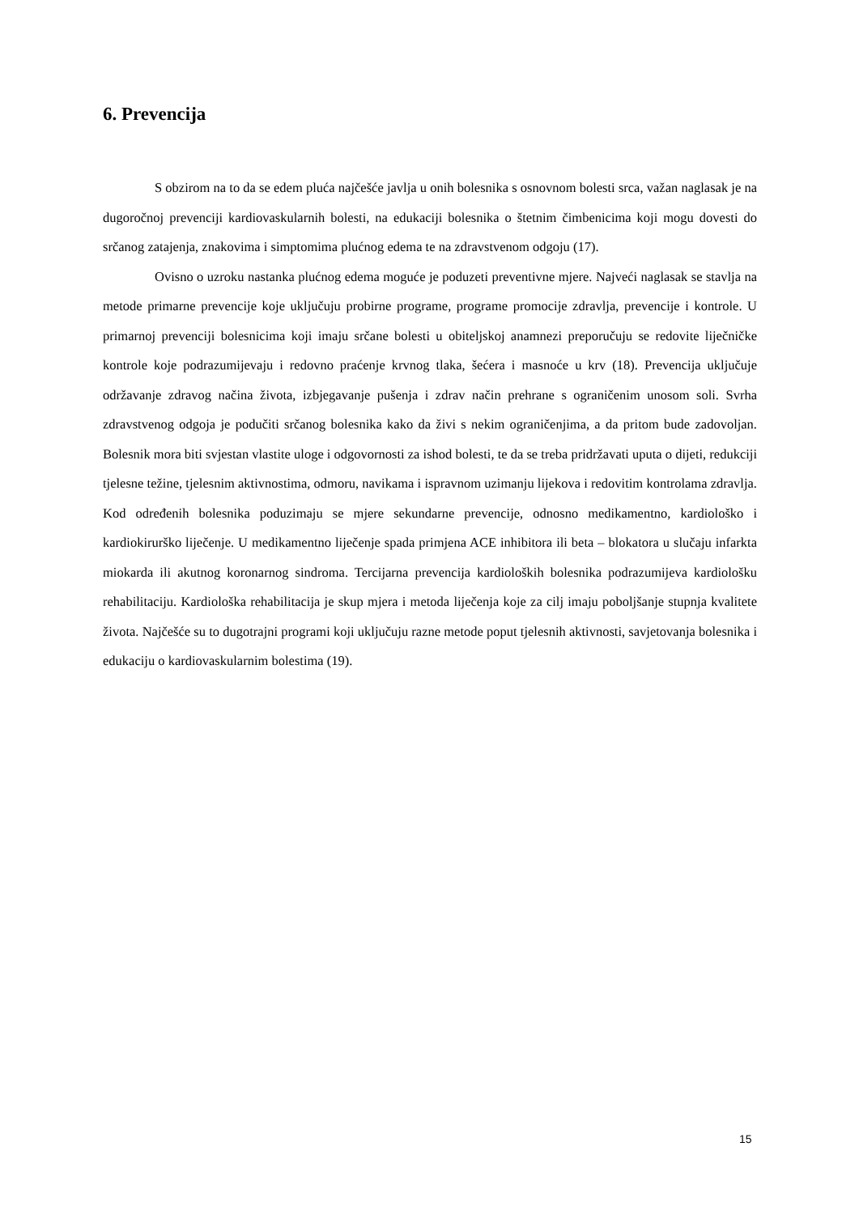6. Prevencija
S obzirom na to da se edem pluća najčešće javlja u onih bolesnika s osnovnom bolesti srca, važan naglasak je na dugoročnoj prevenciji kardiovaskularnih bolesti, na edukaciji bolesnika o štetnim čimbenicima koji mogu dovesti do srčanog zatajenja, znakovima i simptomima plućnog edema te na zdravstvenom odgoju (17).
Ovisno o uzroku nastanka plućnog edema moguće je poduzeti preventivne mjere. Najveći naglasak se stavlja na metode primarne prevencije koje uključuju probirne programe, programe promocije zdravlja, prevencije i kontrole. U primarnoj prevenciji bolesnicima koji imaju srčane bolesti u obiteljskoj anamnezi preporučuju se redovite liječničke kontrole koje podrazumijevaju i redovno praćenje krvnog tlaka, šećera i masnoće u krv (18). Prevencija uključuje održavanje zdravog načina života, izbjegavanje pušenja i zdrav način prehrane s ograničenim unosom soli. Svrha zdravstvenog odgoja je podučiti srčanog bolesnika kako da živi s nekim ograničenjima, a da pritom bude zadovoljan. Bolesnik mora biti svjestan vlastite uloge i odgovornosti za ishod bolesti, te da se treba pridržavati uputa o dijeti, redukciji tjelesne težine, tjelesnim aktivnostima, odmoru, navikama i ispravnom uzimanju lijekova i redovitim kontrolama zdravlja. Kod određenih bolesnika poduzimaju se mjere sekundarne prevencije, odnosno medikamentno, kardiološko i kardiokirurško liječenje. U medikamentno liječenje spada primjena ACE inhibitora ili beta – blokatora u slučaju infarkta miokarda ili akutnog koronarnog sindroma. Tercijarna prevencija kardioloških bolesnika podrazumijeva kardiološku rehabilitaciju. Kardiološka rehabilitacija je skup mjera i metoda liječenja koje za cilj imaju poboljšanje stupnja kvalitete života. Najčešće su to dugotrajni programi koji uključuju razne metode poput tjelesnih aktivnosti, savjetovanja bolesnika i edukaciju o kardiovaskularnim bolestima (19).
15